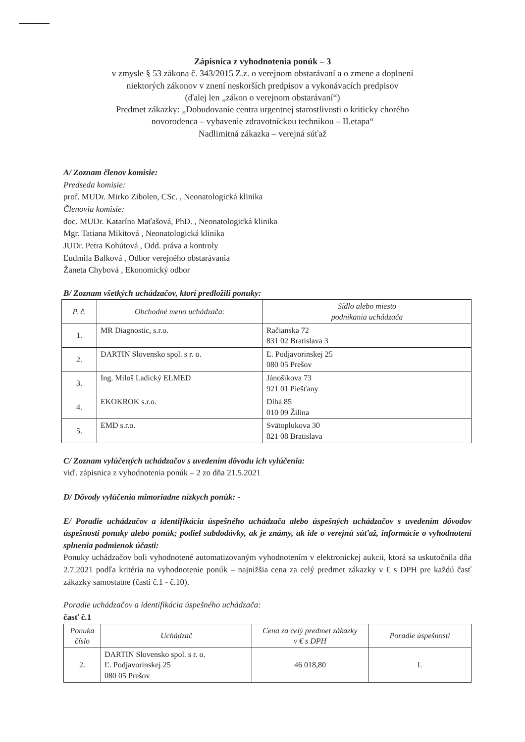Zápisnica z vyhodnotenia ponúk – 3
v zmysle § 53 zákona č. 343/2015 Z.z. o verejnom obstarávaní a o zmene a doplnení
niektorých zákonov v znení neskorších predpisov a vykonávacích predpisov
(ďalej len „zákon o verejnom obstarávaní“)
Predmet zákazky: „Dobudovanie centra urgentnej starostlivosti o kriticky chorého
novorodenca – vybavenie zdravotníckou technikou – II.etapa“
Nadlimitná zákazka – verejná súťaž
A/ Zoznam členov komisie:
Predseda komisie:
prof. MUDr. Mirko Zibolen, CSc. , Neonatologická klinika
Členovia komisie:
doc. MUDr. Katarína Maťašová, PhD. , Neonatologická klinika
Mgr. Tatiana Mikitová , Neonatologická klinika
JUDr. Petra Kohútová , Odd. práva a kontroly
Ľudmila Balková , Odbor verejného obstarávania
Žaneta Chybová , Ekonomický odbor
B/ Zoznam všetkých uchádzačov, ktorí predložili ponuky:
| P. č. | Obchodné meno uchádzača: | Sídlo alebo miesto podnikania uchádzača |
| --- | --- | --- |
| 1. | MR Diagnostic, s.r.o. | Račianska 72 831 02 Bratislava 3 |
| 2. | DARTIN Slovensko spol. s r. o. | Ľ. Podjavorinskej 25 080 05 Prešov |
| 3. | Ing. Miloš Ladický ELMED | Jánošikova 73 921 01 Piešťany |
| 4. | EKOKROK s.r.o. | Dlhá 85 010 09 Žilina |
| 5. | EMD s.r.o. | Svätoplukova 30 821 08 Bratislava |
C/ Zoznam vylúčených uchádzačov s uvedením dôvodu ich vylúčenia:
viď. zápisnica z vyhodnotenia ponúk – 2 zo dňa 21.5.2021
D/ Dôvody vylúčenia mimoriadne nízkych ponúk: -
E/ Poradie uchádzačov a identifikácia úspešného uchádzača alebo úspešných uchádzačov s uvedením dôvodov úspešnosti ponuky alebo ponúk; podiel subdodávky, ak je známy, ak ide o verejnú súťaž, informácie o vyhodnotení splnenia podmienok účasti:
Ponuky uchádzačov boli vyhodnotené automatizovaným vyhodnotením v elektronickej aukcii, ktorá sa uskutočnila dňa 2.7.2021 podľa kritéria na vyhodnotenie ponúk – najnižšia cena za celý predmet zákazky v € s DPH pre každú časť zákazky samostatne (časti č.1 - č.10).
Poradie uchádzačov a identifikácia úspešného uchádzača:
časť č.1
| Ponuka číslo | Uchádzač | Cena za celý predmet zákazky v € s DPH | Poradie úspešnosti |
| --- | --- | --- | --- |
| 2. | DARTIN Slovensko spol. s r. o. Ľ. Podjavorinskej 25 080 05 Prešov | 46 018,80 | I. |